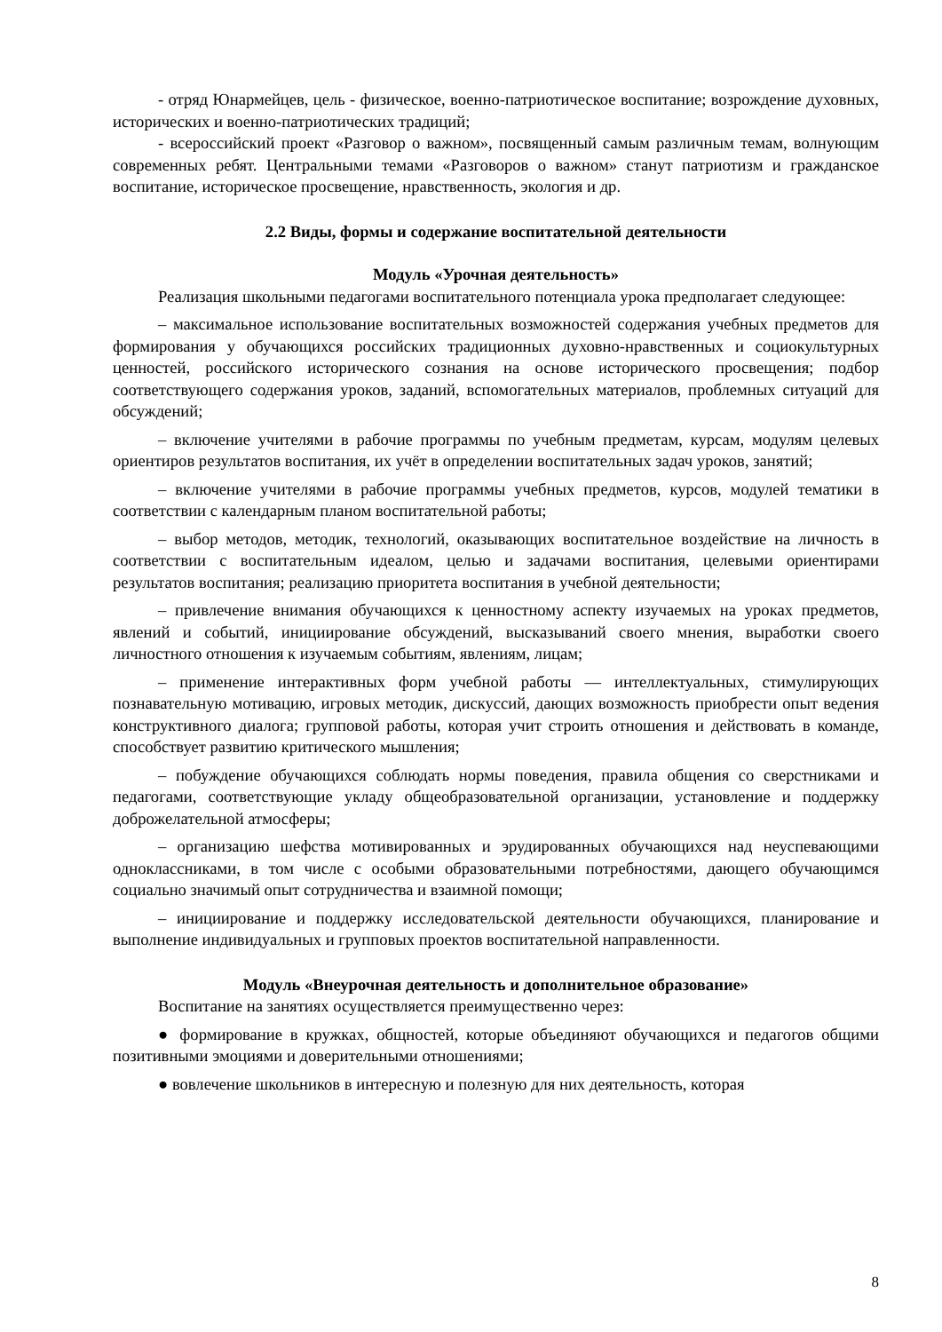- отряд Юнармейцев, цель - физическое, военно-патриотическое воспитание; возрождение духовных, исторических и военно-патриотических традиций;
- всероссийский проект «Разговор о важном», посвященный самым различным темам, волнующим современных ребят. Центральными темами «Разговоров о важном» станут патриотизм и гражданское воспитание, историческое просвещение, нравственность, экология и др.
2.2 Виды, формы и содержание воспитательной деятельности
Модуль «Урочная деятельность»
Реализация школьными педагогами воспитательного потенциала урока предполагает следующее:
– максимальное использование воспитательных возможностей содержания учебных предметов для формирования у обучающихся российских традиционных духовно-нравственных и социокультурных ценностей, российского исторического сознания на основе исторического просвещения; подбор соответствующего содержания уроков, заданий, вспомогательных материалов, проблемных ситуаций для обсуждений;
– включение учителями в рабочие программы по учебным предметам, курсам, модулям целевых ориентиров результатов воспитания, их учёт в определении воспитательных задач уроков, занятий;
– включение учителями в рабочие программы учебных предметов, курсов, модулей тематики в соответствии с календарным планом воспитательной работы;
– выбор методов, методик, технологий, оказывающих воспитательное воздействие на личность в соответствии с воспитательным идеалом, целью и задачами воспитания, целевыми ориентирами результатов воспитания; реализацию приоритета воспитания в учебной деятельности;
– привлечение внимания обучающихся к ценностному аспекту изучаемых на уроках предметов, явлений и событий, инициирование обсуждений, высказываний своего мнения, выработки своего личностного отношения к изучаемым событиям, явлениям, лицам;
– применение интерактивных форм учебной работы — интеллектуальных, стимулирующих познавательную мотивацию, игровых методик, дискуссий, дающих возможность приобрести опыт ведения конструктивного диалога; групповой работы, которая учит строить отношения и действовать в команде, способствует развитию критического мышления;
– побуждение обучающихся соблюдать нормы поведения, правила общения со сверстниками и педагогами, соответствующие укладу общеобразовательной организации, установление и поддержку доброжелательной атмосферы;
– организацию шефства мотивированных и эрудированных обучающихся над неуспевающими одноклассниками, в том числе с особыми образовательными потребностями, дающего обучающимся социально значимый опыт сотрудничества и взаимной помощи;
– инициирование и поддержку исследовательской деятельности обучающихся, планирование и выполнение индивидуальных и групповых проектов воспитательной направленности.
Модуль «Внеурочная деятельность и дополнительное образование»
Воспитание на занятиях осуществляется преимущественно через:
● формирование в кружках, общностей, которые объединяют обучающихся и педагогов общими позитивными эмоциями и доверительными отношениями;
● вовлечение школьников в интересную и полезную для них деятельность, которая
8